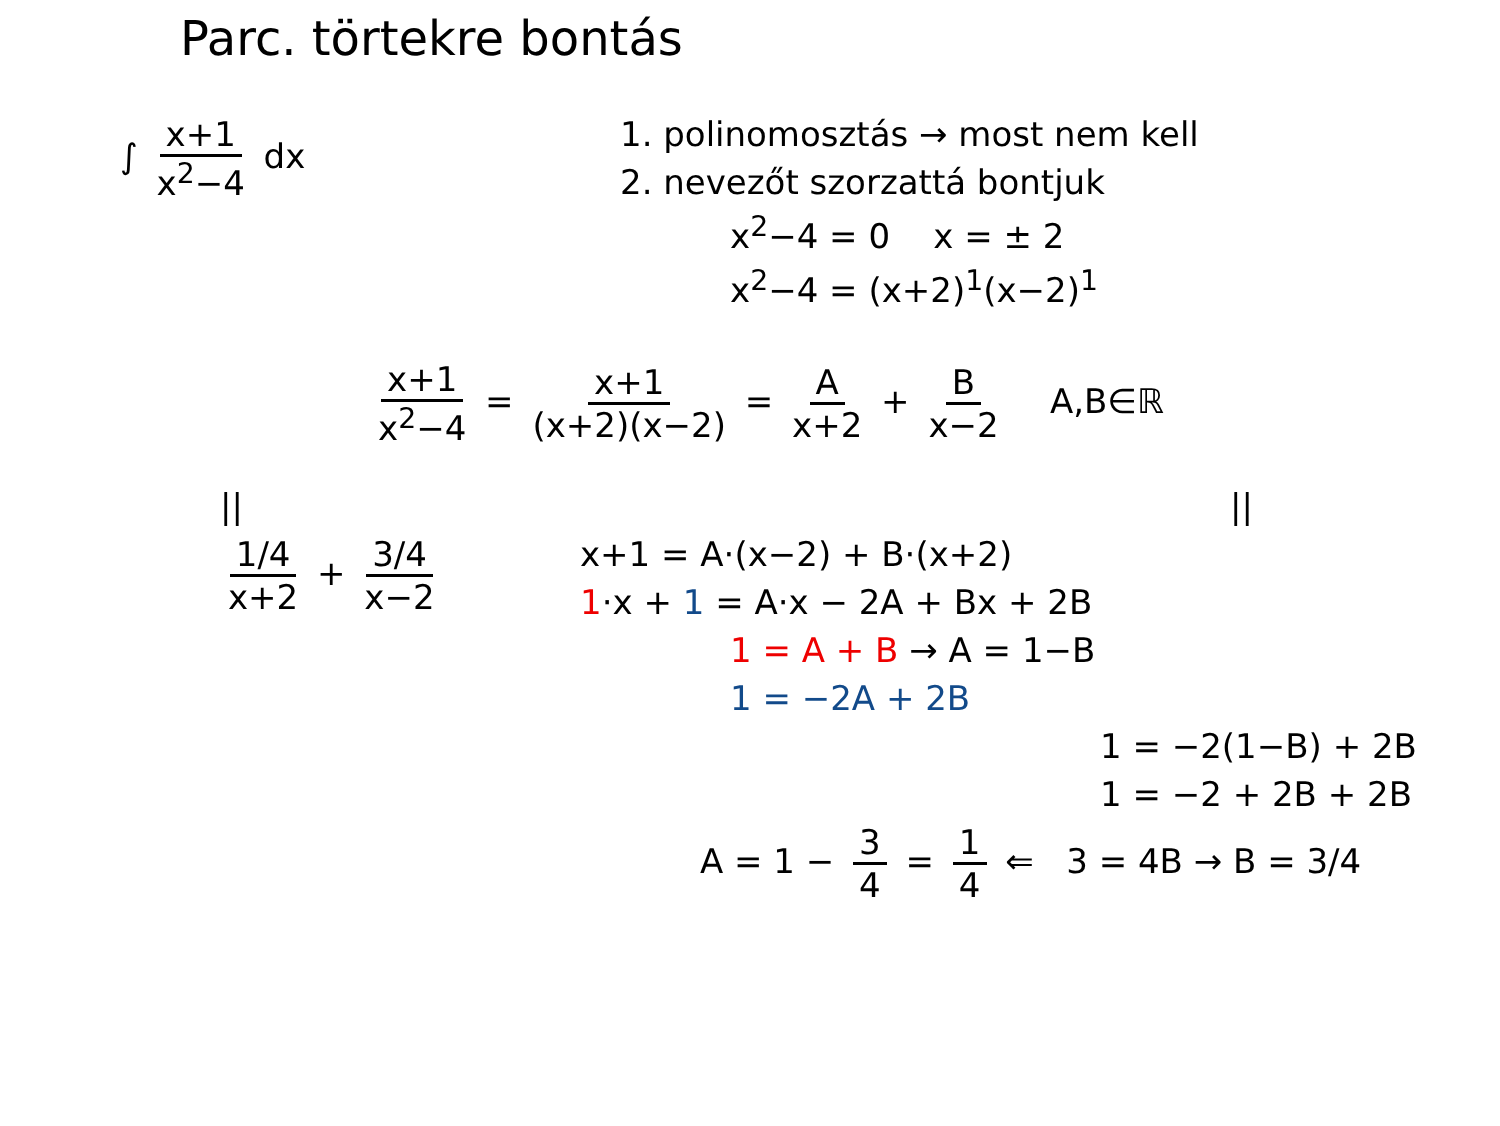Parc. törtekre bontás
∫ x+1 x<sup>2</sup>−4 dx 1. polinomosztás → most nem kell
2. nevezőt szorzattá bontjuk
x<sup>2</sup>−4 = 0 x = ± 2
x<sup>2</sup>−4 = (x+2)<sup>1</sup>(x−2)<sup>1</sup>
x+1 x<sup>2</sup>−4 = x+1 (x+2)(x−2) = A x+2 + B x−2 A,B∈ℝ
||
1/4 x+2 + 3/4 x−2
||
x+1 = A·(x−2) + B·(x+2)
1·x + 1 = A·x − 2A + Bx + 2B
1 = A + B → A = 1−B
1 = −2A + 2B
1 = −2(1−B) + 2B
1 = −2 + 2B + 2B
A = 1 − 3 4 = 1 4 ⇐ 3 = 4B → B = 3/4